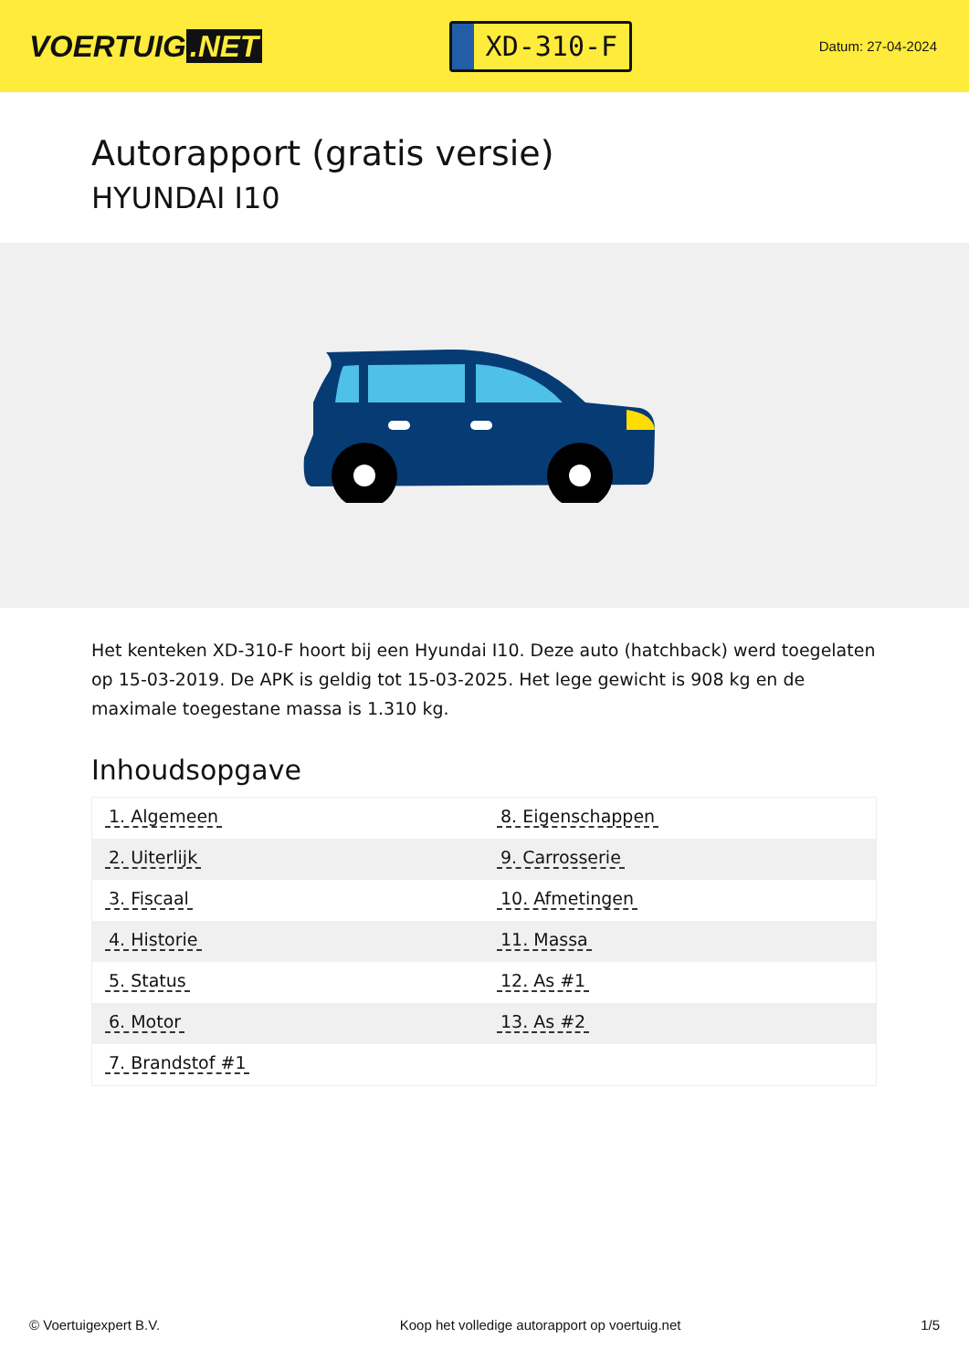VOERTUIG.NET
XD-310-F
Datum: 27-04-2024
Autorapport (gratis versie)
HYUNDAI I10
Het kenteken XD-310-F hoort bij een Hyundai I10. Deze auto (hatchback) werd toegelaten op 15-03-2019. De APK is geldig tot 15-03-2025. Het lege gewicht is 908 kg en de maximale toegestane massa is 1.310 kg.
Inhoudsopgave
| 1. Algemeen | 8. Eigenschappen |
| 2. Uiterlijk | 9. Carrosserie |
| 3. Fiscaal | 10. Afmetingen |
| 4. Historie | 11. Massa |
| 5. Status | 12. As #1 |
| 6. Motor | 13. As #2 |
| 7. Brandstof #1 | |
© Voertuigexpert B.V. Koop het volledige autorapport op voertuig.net
1/5